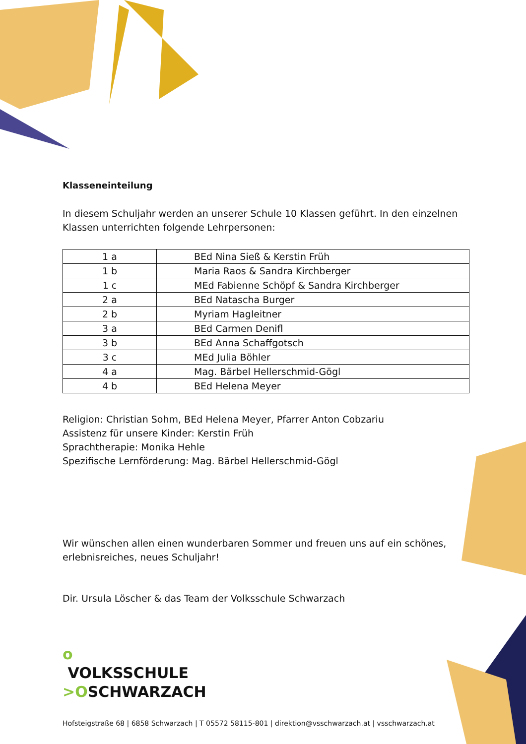Klasseneinteilung
In diesem Schuljahr werden an unserer Schule 10 Klassen geführt. In den einzelnen Klassen unterrichten folgende Lehrpersonen:
| 1 a | BEd Nina Sieß & Kerstin Früh |
| 1 b | Maria Raos & Sandra Kirchberger |
| 1 c | MEd Fabienne Schöpf & Sandra Kirchberger |
| 2 a | BEd Natascha Burger |
| 2 b | Myriam Hagleitner |
| 3 a | BEd Carmen Denifl |
| 3 b | BEd Anna Schaffgotsch |
| 3 c | MEd Julia Böhler |
| 4 a | Mag. Bärbel Hellerschmid-Gögl |
| 4 b | BEd Helena Meyer |
Religion: Christian Sohm, BEd Helena Meyer, Pfarrer Anton Cobzariu
Assistenz für unsere Kinder: Kerstin Früh
Sprachtherapie: Monika Hehle
Spezifische Lernförderung: Mag. Bärbel Hellerschmid-Gögl
Wir wünschen allen einen wunderbaren Sommer und freuen uns auf ein schönes, erlebnisreiches, neues Schuljahr!
Dir. Ursula Löscher & das Team der Volksschule Schwarzach
o
VOLKSSCHULE
>OSCHWARZACH
Hofsteigstraße 68 | 6858 Schwarzach | T 05572 58115-801 | direktion@vsschwarzach.at | vsschwarzach.at